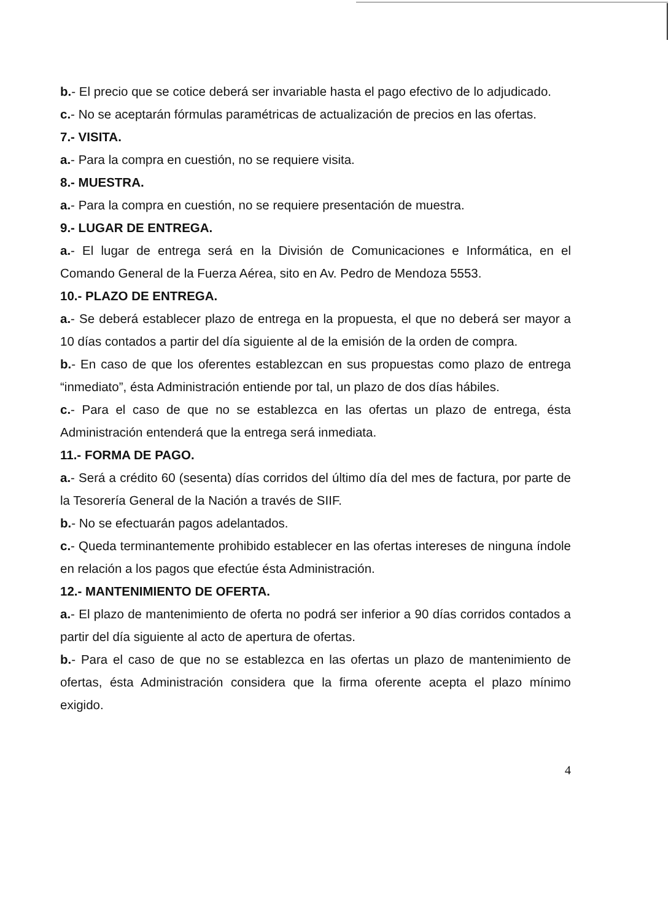b.- El precio que se cotice deberá ser invariable hasta el pago efectivo de lo adjudicado.
c.- No se aceptarán fórmulas paramétricas de actualización de precios en las ofertas.
7.- VISITA.
a.- Para la compra en cuestión, no se requiere visita.
8.- MUESTRA.
a.- Para la compra en cuestión, no se requiere presentación de muestra.
9.- LUGAR DE ENTREGA.
a.- El lugar de entrega será en la División de Comunicaciones e Informática, en el Comando General de la Fuerza Aérea, sito en Av. Pedro de Mendoza 5553.
10.- PLAZO DE ENTREGA.
a.- Se deberá establecer plazo de entrega en la propuesta, el que no deberá ser mayor a 10 días contados a partir del día siguiente al de la emisión de la orden de compra.
b.- En caso de que los oferentes establezcan en sus propuestas como plazo de entrega “inmediato”, ésta Administración entiende por tal, un plazo de dos días hábiles.
c.- Para el caso de que no se establezca en las ofertas un plazo de entrega, ésta Administración entenderá que la entrega será inmediata.
11.- FORMA DE PAGO.
a.- Será a crédito 60 (sesenta) días corridos del último día del mes de factura, por parte de la Tesorería General de la Nación a través de SIIF.
b.- No se efectuarán pagos adelantados.
c.- Queda terminantemente prohibido establecer en las ofertas intereses de ninguna índole en relación a los pagos que efectúe ésta Administración.
12.- MANTENIMIENTO DE OFERTA.
a.- El plazo de mantenimiento de oferta no podrá ser inferior a 90 días corridos contados a partir del día siguiente al acto de apertura de ofertas.
b.- Para el caso de que no se establezca en las ofertas un plazo de mantenimiento de ofertas, ésta Administración considera que la firma oferente acepta el plazo mínimo exigido.
4